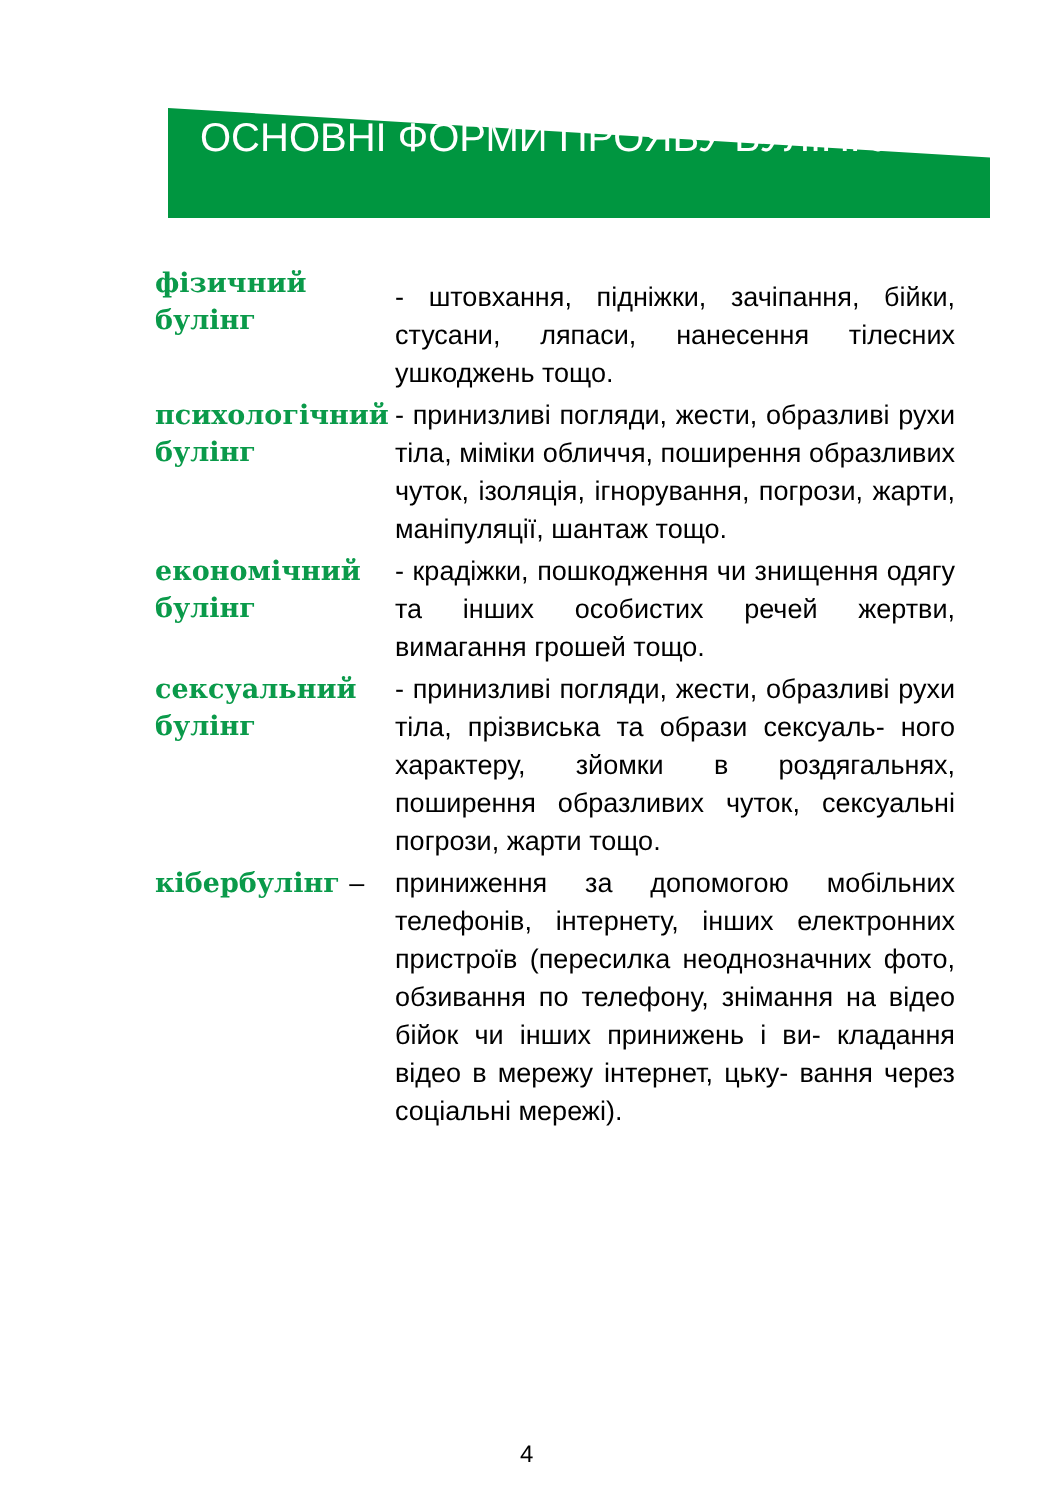ОСНОВНІ ФОРМИ ПРОЯВУ БУЛІНГУ
фізичний булінг
- штовхання, підніжки, зачіпання, бійки, стусани, ляпаси, нанесення тілесних ушкоджень тощо.
психологічний булінг
- принизливі погляди, жести, образливі рухи тіла, міміки обличчя, поширення образливих чуток, ізоляція, ігнорування, погрози, жарти, маніпуляції, шантаж тощо.
економічний булінг
- крадіжки, пошкодження чи знищення одягу та інших особистих речей жертви, вимагання грошей тощо.
сексуальний булінг
- принизливі погляди, жести, образливі рухи тіла, прізвиська та образи сексуаль- ного характеру, зйомки в роздягальнях, поширення образливих чуток, сексуальні погрози, жарти тощо.
кібербулінг –
приниження за допомогою мобільних телефонів, інтернету, інших електронних пристроїв (пересилка неоднозначних фото, обзивання по телефону, знімання на відео бійок чи інших принижень і ви- кладання відео в мережу інтернет, цьку- вання через соціальні мережі).
4